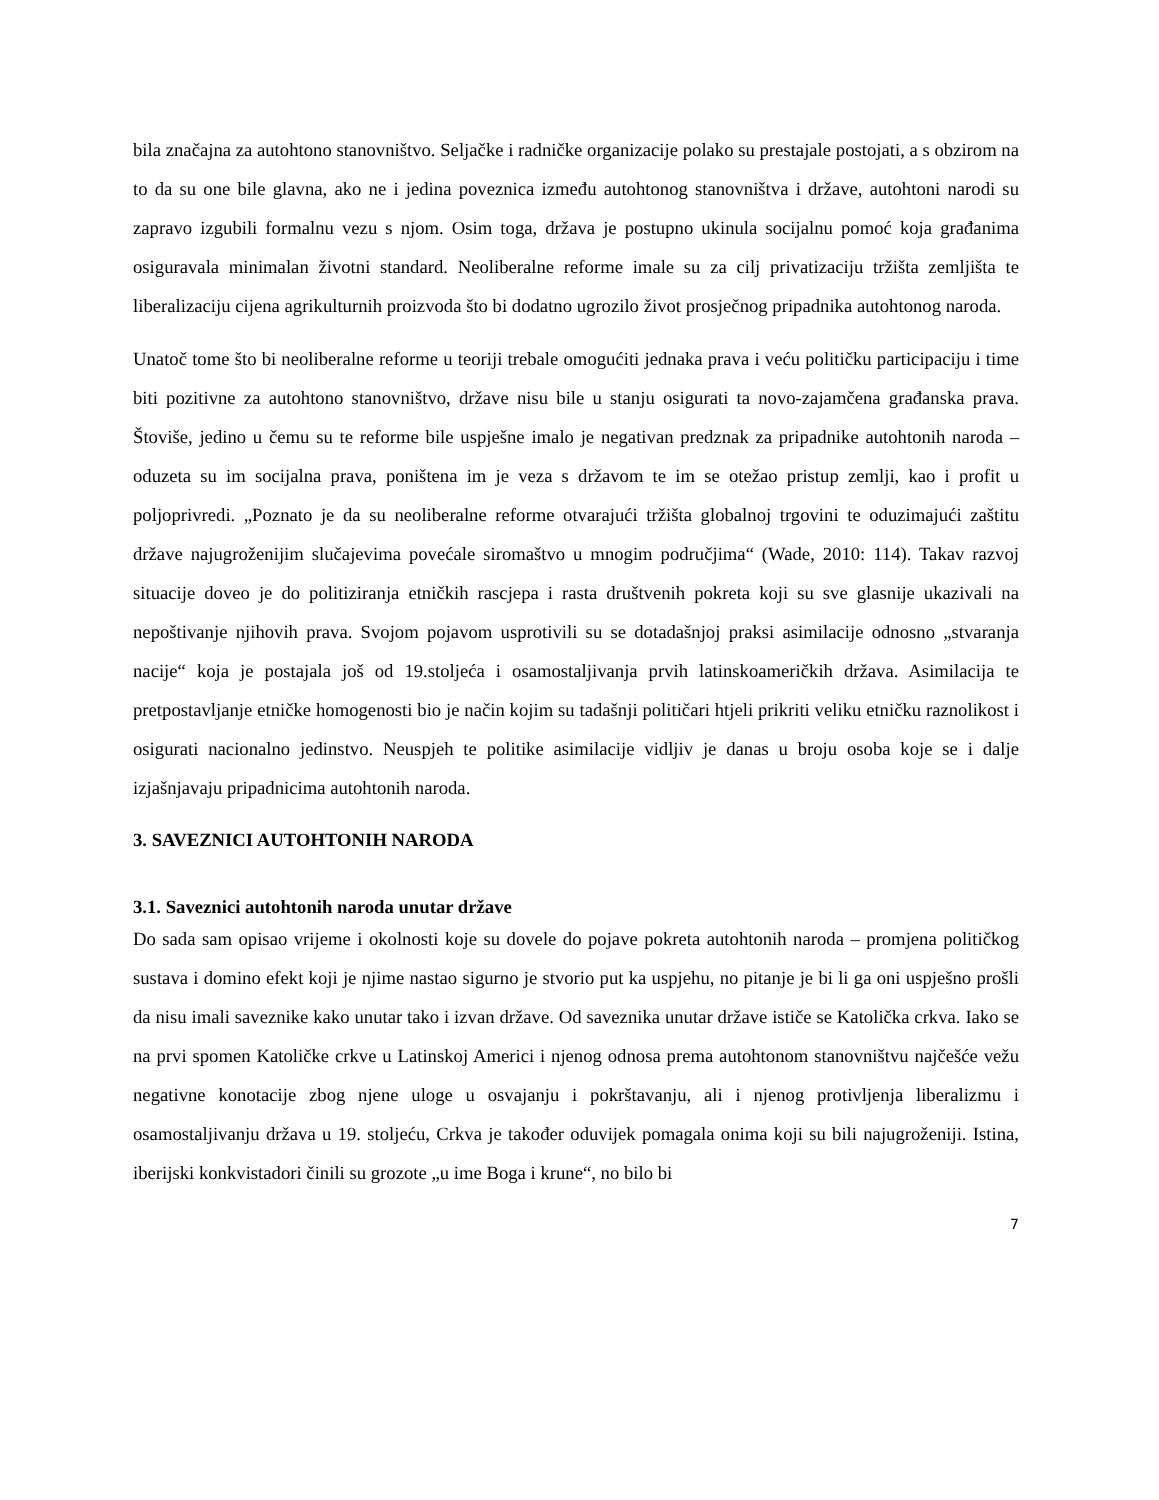bila značajna za autohtono stanovništvo. Seljačke i radničke organizacije polako su prestajale postojati, a s obzirom na to da su one bile glavna, ako ne i jedina poveznica između autohtonog stanovništva i države, autohtoni narodi su zapravo izgubili formalnu vezu s njom. Osim toga, država je postupno ukinula socijalnu pomoć koja građanima osiguravala minimalan životni standard. Neoliberalne reforme imale su za cilj privatizaciju tržišta zemljišta te liberalizaciju cijena agrikulturnih proizvoda što bi dodatno ugrozilo život prosječnog pripadnika autohtonog naroda.
Unatoč tome što bi neoliberalne reforme u teoriji trebale omogućiti jednaka prava i veću političku participaciju i time biti pozitivne za autohtono stanovništvo, države nisu bile u stanju osigurati ta novo-zajamčena građanska prava. Štoviše, jedino u čemu su te reforme bile uspješne imalo je negativan predznak za pripadnike autohtonih naroda – oduzeta su im socijalna prava, poništena im je veza s državom te im se otežao pristup zemlji, kao i profit u poljoprivredi. „Poznato je da su neoliberalne reforme otvarajući tržišta globalnoj trgovini te oduzimajući zaštitu države najugroženijim slučajevima povećale siromaštvo u mnogim područjima“ (Wade, 2010: 114). Takav razvoj situacije doveo je do politiziranja etničkih rascjepa i rasta društvenih pokreta koji su sve glasnije ukazivali na nepoštivanje njihovih prava. Svojom pojavom usprotivili su se dotadašnjoj praksi asimilacije odnosno „stvaranja nacije“ koja je postajala još od 19.stoljeća i osamostaljivanja prvih latinskoameričkih država. Asimilacija te pretpostavljanje etničke homogenosti bio je način kojim su tadašnji političari htjeli prikriti veliku etničku raznolikost i osigurati nacionalno jedinstvo. Neuspjeh te politike asimilacije vidljiv je danas u broju osoba koje se i dalje izjašnjavaju pripadnicima autohtonih naroda.
3. SAVEZNICI AUTOHTONIH NARODA
3.1. Saveznici autohtonih naroda unutar države
Do sada sam opisao vrijeme i okolnosti koje su dovele do pojave pokreta autohtonih naroda – promjena političkog sustava i domino efekt koji je njime nastao sigurno je stvorio put ka uspjehu, no pitanje je bi li ga oni uspješno prošli da nisu imali saveznike kako unutar tako i izvan države. Od saveznika unutar države ističe se Katolička crkva. Iako se na prvi spomen Katoličke crkve u Latinskoj Americi i njenog odnosa prema autohtonom stanovništvu najčešće vežu negativne konotacije zbog njene uloge u osvajanju i pokrštavanju, ali i njenog protivljenja liberalizmu i osamostaljivanju država u 19. stoljeću, Crkva je također oduvijek pomagala onima koji su bili najugroženiji. Istina, iberijski konkvistadori činili su grozote „u ime Boga i krune“, no bilo bi
7